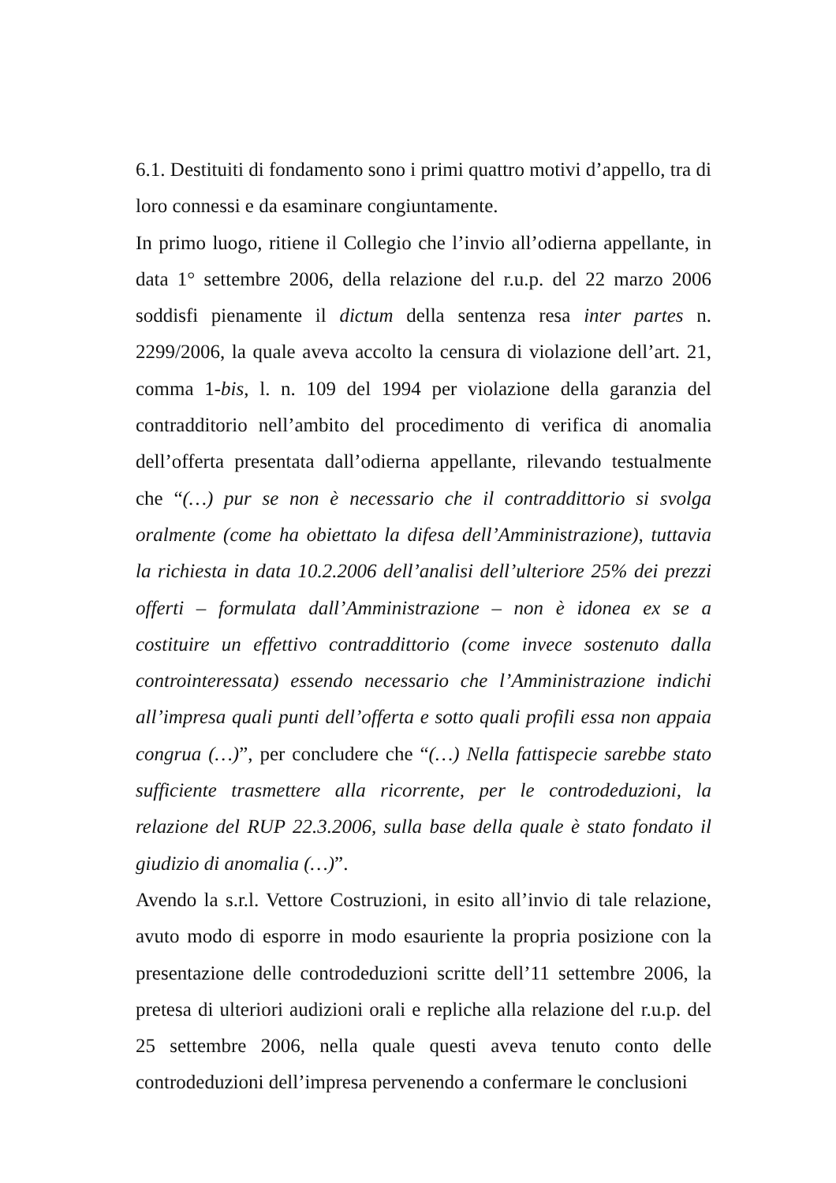6.1. Destituiti di fondamento sono i primi quattro motivi d’appello, tra di loro connessi e da esaminare congiuntamente.
In primo luogo, ritiene il Collegio che l’invio all’odierna appellante, in data 1° settembre 2006, della relazione del r.u.p. del 22 marzo 2006 soddisfi pienamente il dictum della sentenza resa inter partes n. 2299/2006, la quale aveva accolto la censura di violazione dell’art. 21, comma 1-bis, l. n. 109 del 1994 per violazione della garanzia del contradditorio nell’ambito del procedimento di verifica di anomalia dell’offerta presentata dall’odierna appellante, rilevando testualmente che “(…) pur se non è necessario che il contraddittorio si svolga oralmente (come ha obiettato la difesa dell’Amministrazione), tuttavia la richiesta in data 10.2.2006 dell’analisi dell’ulteriore 25% dei prezzi offerti – formulata dall’Amministrazione – non è idonea ex se a costituire un effettivo contraddittorio (come invece sostenuto dalla controinteressata) essendo necessario che l’Amministrazione indichi all’impresa quali punti dell’offerta e sotto quali profili essa non appaia congrua (…)”, per concludere che “(…) Nella fattispecie sarebbe stato sufficiente trasmettere alla ricorrente, per le controdeduzioni, la relazione del RUP 22.3.2006, sulla base della quale è stato fondato il giudizio di anomalia (…)”.
Avendo la s.r.l. Vettore Costruzioni, in esito all’invio di tale relazione, avuto modo di esporre in modo esauriente la propria posizione con la presentazione delle controdeduzioni scritte dell’11 settembre 2006, la pretesa di ulteriori audizioni orali e repliche alla relazione del r.u.p. del 25 settembre 2006, nella quale questi aveva tenuto conto delle controdeduzioni dell’impresa pervenendo a confermare le conclusioni